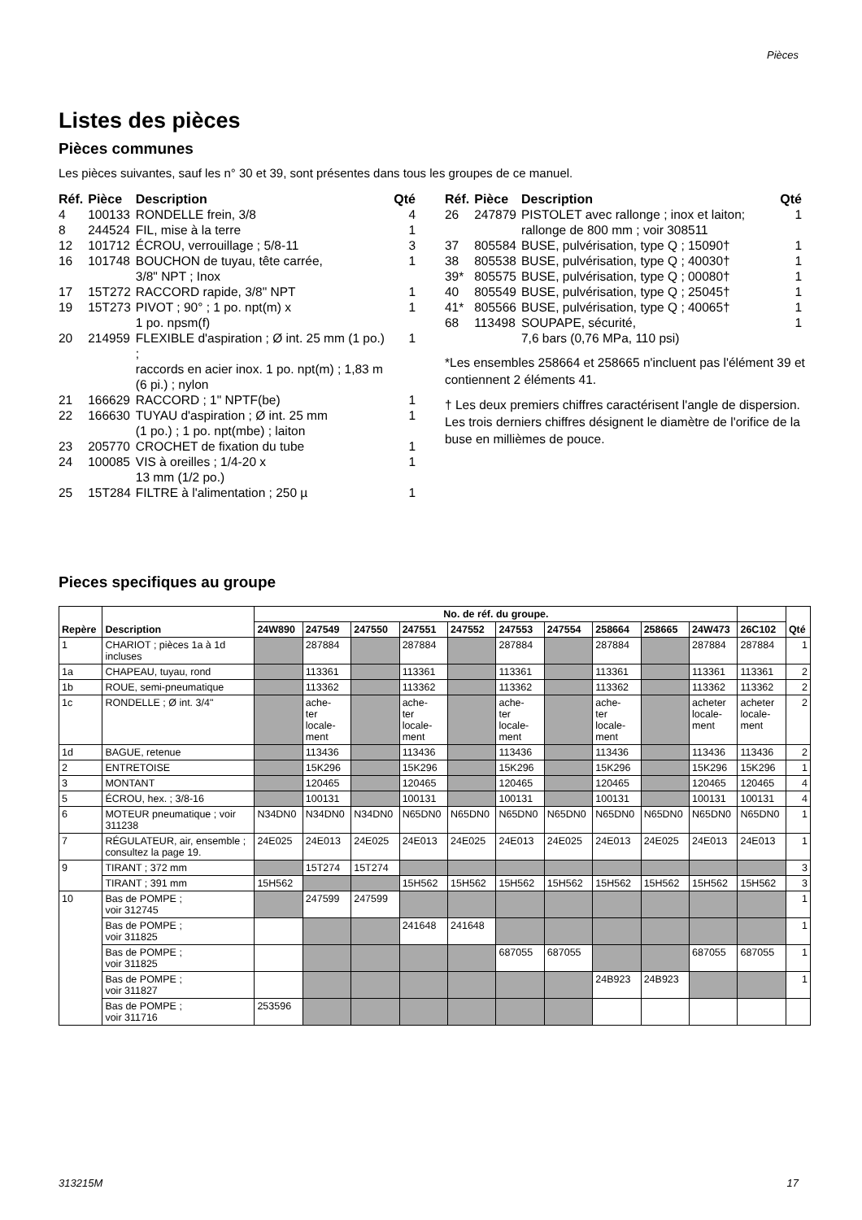Pièces
Listes des pièces
Pièces communes
Les pièces suivantes, sauf les n° 30 et 39, sont présentes dans tous les groupes de ce manuel.
| Réf. | Pièce | Description | Qté |
| --- | --- | --- | --- |
| 4 | 100133 | RONDELLE frein, 3/8 | 4 |
| 8 | 244524 | FIL, mise à la terre | 1 |
| 12 | 101712 | ÉCROU, verrouillage ; 5/8-11 | 3 |
| 16 | 101748 | BOUCHON de tuyau, tête carrée, 3/8" NPT ; Inox | 1 |
| 17 | 15T272 | RACCORD rapide, 3/8" NPT | 1 |
| 19 | 15T273 | PIVOT ; 90° ; 1 po. npt(m) x 1 po. npsm(f) | 1 |
| 20 | 214959 | FLEXIBLE d'aspiration ; Ø int. 25 mm (1 po.) ; raccords en acier inox. 1 po. npt(m) ; 1,83 m (6 pi.) ; nylon | 1 |
| 21 | 166629 | RACCORD ; 1" NPTF(be) | 1 |
| 22 | 166630 | TUYAU d'aspiration ; Ø int. 25 mm (1 po.) ; 1 po. npt(mbe) ; laiton | 1 |
| 23 | 205770 | CROCHET de fixation du tube | 1 |
| 24 | 100085 | VIS à oreilles ; 1/4-20 x 13 mm (1/2 po.) | 1 |
| 25 | 15T284 | FILTRE à l'alimentation ; 250 µ | 1 |
| Réf. | Pièce | Description | Qté |
| --- | --- | --- | --- |
| 26 | 247879 | PISTOLET avec rallonge ; inox et laiton; rallonge de 800 mm ; voir 308511 | 1 |
| 37 | 805584 | BUSE, pulvérisation, type Q ; 15090† | 1 |
| 38 | 805538 | BUSE, pulvérisation, type Q ; 40030† | 1 |
| 39* | 805575 | BUSE, pulvérisation, type Q ; 00080† | 1 |
| 40 | 805549 | BUSE, pulvérisation, type Q ; 25045† | 1 |
| 41* | 805566 | BUSE, pulvérisation, type Q ; 40065† | 1 |
| 68 | 113498 | SOUPAPE, sécurité, 7,6 bars (0,76 MPa, 110 psi) | 1 |
*Les ensembles 258664 et 258665 n'incluent pas l'élément 39 et contiennent 2 éléments 41.
† Les deux premiers chiffres caractérisent l'angle de dispersion. Les trois derniers chiffres désignent le diamètre de l'orifice de la buse en millièmes de pouce.
Pieces specifiques au groupe
| Repère | Description | No. de réf. du groupe. | | | | | | | | | | | Qté |
| --- | --- | --- | --- | --- | --- | --- | --- | --- | --- | --- | --- | --- | --- |
| | | 24W890 | 247549 | 247550 | 247551 | 247552 | 247553 | 247554 | 258664 | 258665 | 24W473 | 26C102 | |
| 1 | CHARIOT ; pièces 1a à 1d incluses | | 287884 | | 287884 | | 287884 | | 287884 | | 287884 | 287884 | 1 |
| 1a | CHAPEAU, tuyau, rond | | 113361 | | 113361 | | 113361 | | 113361 | | 113361 | 113361 | 2 |
| 1b | ROUE, semi-pneumatique | | 113362 | | 113362 | | 113362 | | 113362 | | 113362 | 113362 | 2 |
| 1c | RONDELLE ; Ø int. 3/4" | | ache- ter locale- ment | | ache- ter locale- ment | | ache- ter locale- ment | | ache- ter locale- ment | | acheter locale- ment | acheter locale- ment | 2 |
| 1d | BAGUE, retenue | | 113436 | | 113436 | | 113436 | | 113436 | | 113436 | 113436 | 2 |
| 2 | ENTRETOISE | | 15K296 | | 15K296 | | 15K296 | | 15K296 | | 15K296 | 15K296 | 1 |
| 3 | MONTANT | | 120465 | | 120465 | | 120465 | | 120465 | | 120465 | 120465 | 4 |
| 5 | ÉCROU, hex. ; 3/8-16 | | 100131 | | 100131 | | 100131 | | 100131 | | 100131 | 100131 | 4 |
| 6 | MOTEUR pneumatique ; voir 311238 | N34DN0 | N34DN0 | N34DN0 | N65DN0 | N65DN0 | N65DN0 | N65DN0 | N65DN0 | N65DN0 | N65DN0 | N65DN0 | 1 |
| 7 | RÉGULATEUR, air, ensemble ; consultez la page 19. | 24E025 | 24E013 | 24E025 | 24E013 | 24E025 | 24E013 | 24E025 | 24E013 | 24E025 | 24E013 | 24E013 | 1 |
| 9 | TIRANT ; 372 mm | | 15T274 | 15T274 | | | | | | | | | 3 |
| | TIRANT ; 391 mm | 15H562 | | | 15H562 | 15H562 | 15H562 | 15H562 | 15H562 | 15H562 | 15H562 | 15H562 | 3 |
| 10 | Bas de POMPE ; voir 312745 | | 247599 | 247599 | | | | | | | | | 1 |
| | Bas de POMPE ; voir 311825 | | | | 241648 | 241648 | | | | | | | 1 |
| | Bas de POMPE ; voir 311825 | | | | | | 687055 | 687055 | | | 687055 | 687055 | 1 |
| | Bas de POMPE ; voir 311827 | | | | | | | | 24B923 | 24B923 | | | 1 |
| | Bas de POMPE ; voir 311716 | 253596 | | | | | | | | | | | |
313215M 17